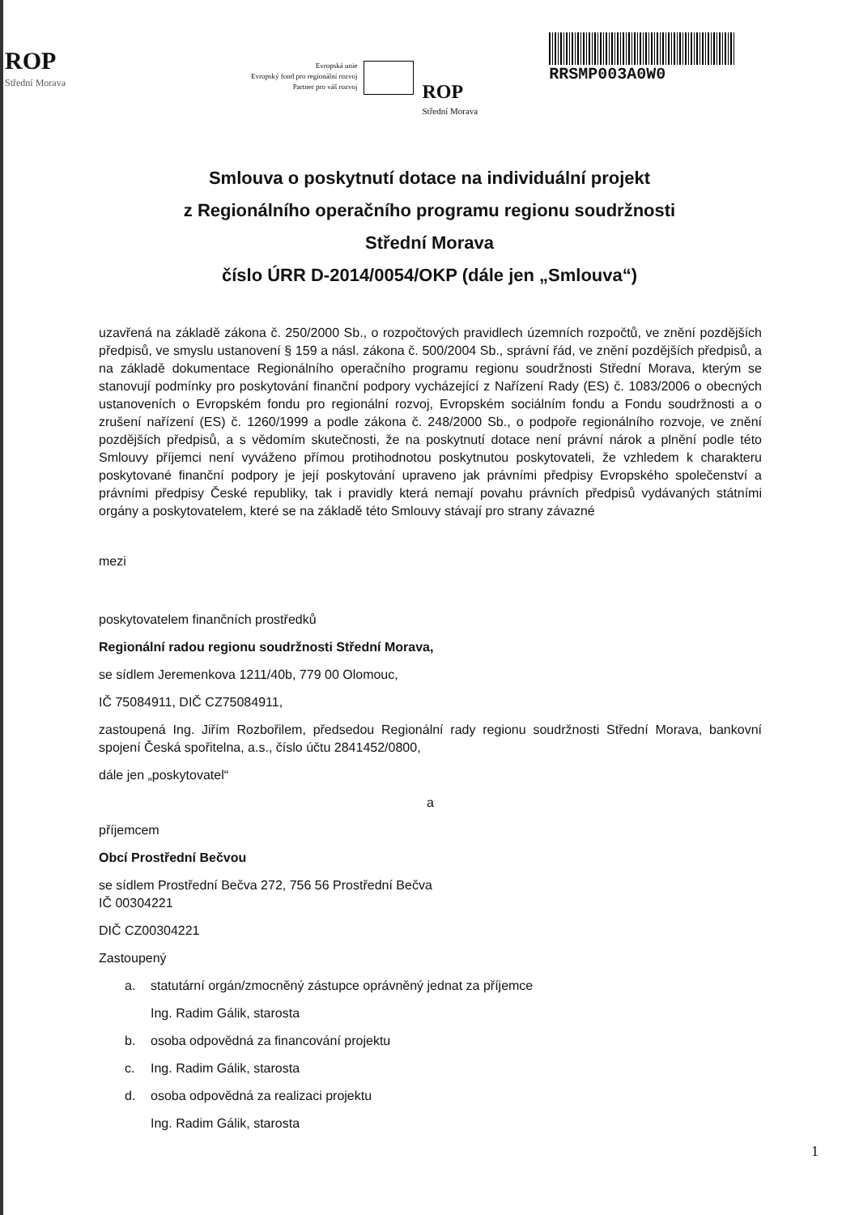ROP
Střední Morava
Evropská unie
Evropský fond pro regionální rozvoj
Partner pro váš rozvoj
ROP
Střední Morava
RRSMP003A0W0
Smlouva o poskytnutí dotace na individuální projekt
z Regionálního operačního programu regionu soudržnosti
Střední Morava
číslo ÚRR D-2014/0054/OKP (dále jen „Smlouva“)
uzavřená na základě zákona č. 250/2000 Sb., o rozpočtových pravidlech územních rozpočtů, ve znění pozdějších předpisů, ve smyslu ustanovení § 159 a násl. zákona č. 500/2004 Sb., správní řád, ve znění pozdějších předpisů, a na základě dokumentace Regionálního operačního programu regionu soudržnosti Střední Morava, kterým se stanovují podmínky pro poskytování finanční podpory vycházející z Nařízení Rady (ES) č. 1083/2006 o obecných ustanoveních o Evropském fondu pro regionální rozvoj, Evropském sociálním fondu a Fondu soudržnosti a o zrušení nařízení (ES) č. 1260/1999 a podle zákona č. 248/2000 Sb., o podpoře regionálního rozvoje, ve znění pozdějších předpisů, a s vědomím skutečnosti, že na poskytnutí dotace není právní nárok a plnění podle této Smlouvy příjemci není vyváženo přímou protihodnotou poskytnutou poskytovateli, že vzhledem k charakteru poskytované finanční podpory je její poskytování upraveno jak právními předpisy Evropského společenství a právními předpisy České republiky, tak i pravidly která nemají povahu právních předpisů vydávaných státními orgány a poskytovatelem, které se na základě této Smlouvy stávají pro strany závazné
mezi
poskytovatelem finančních prostředků
Regionální radou regionu soudržnosti Střední Morava,
se sídlem Jeremenkova 1211/40b, 779 00 Olomouc,
IČ 75084911, DIČ CZ75084911,
zastoupená Ing. Jiřím Rozbořilem, předsedou Regionální rady regionu soudržnosti Střední Morava, bankovní spojení Česká spořitelna, a.s., číslo účtu 2841452/0800,
dále jen „poskytovatel“
a
příjemcem
Obcí Prostřední Bečvou
se sídlem Prostřední Bečva 272, 756 56 Prostřední Bečva
IČ 00304221
DIČ CZ00304221
Zastoupený
a. statutární orgán/zmocněný zástupce oprávněný jednat za příjemce
Ing. Radim Gálik, starosta
b. osoba odpovědná za financování projektu
c. Ing. Radim Gálik, starosta
d. osoba odpovědná za realizaci projektu
Ing. Radim Gálik, starosta
1